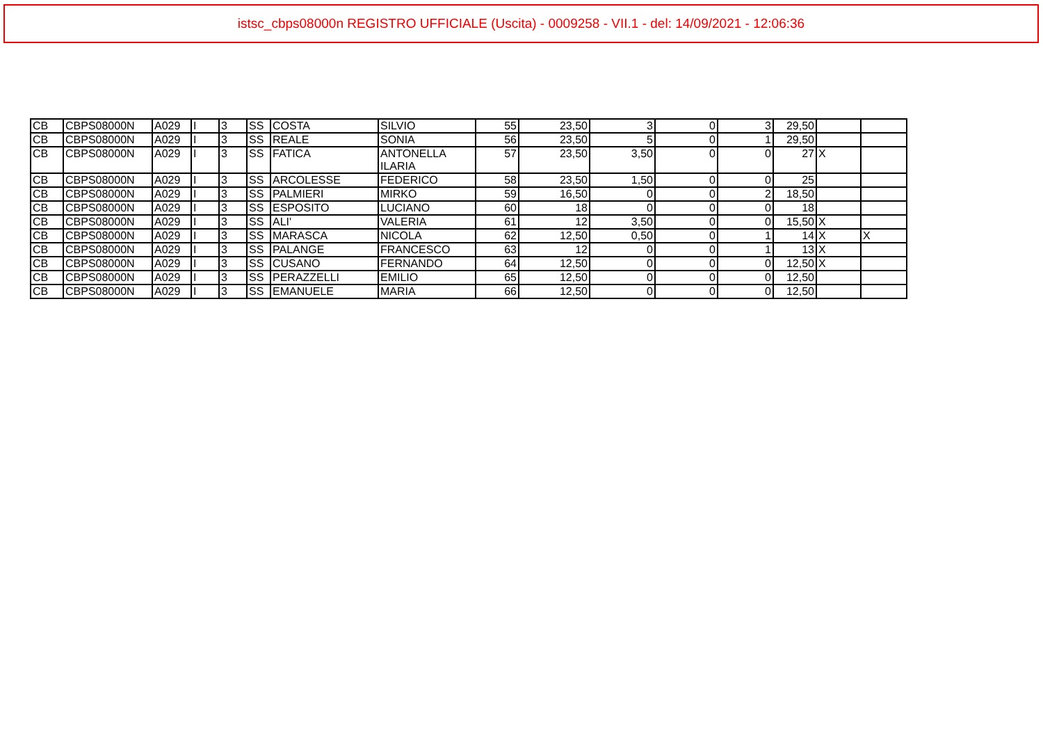istsc_cbps08000n REGISTRO UFFICIALE (Uscita) - 0009258 - VII.1 - del: 14/09/2021 - 12:06:36
| CB | CBPS08000N | A029 | I | 3 | SS | COSTA | SILVIO | 55 | 23,50 | 3 | 0 | 3 | 29,50 | | |
| CB | CBPS08000N | A029 | I | 3 | SS | REALE | SONIA | 56 | 23,50 | 5 | 0 | 1 | 29,50 | | |
| CB | CBPS08000N | A029 | I | 3 | SS | FATICA | ANTONELLA ILARIA | 57 | 23,50 | 3,50 | 0 | 0 | 27 | X | |
| CB | CBPS08000N | A029 | I | 3 | SS | ARCOLESSE | FEDERICO | 58 | 23,50 | 1,50 | 0 | 0 | 25 | | |
| CB | CBPS08000N | A029 | I | 3 | SS | PALMIERI | MIRKO | 59 | 16,50 | 0 | 0 | 2 | 18,50 | | |
| CB | CBPS08000N | A029 | I | 3 | SS | ESPOSITO | LUCIANO | 60 | 18 | 0 | 0 | 0 | 18 | | |
| CB | CBPS08000N | A029 | I | 3 | SS | ALI' | VALERIA | 61 | 12 | 3,50 | 0 | 0 | 15,50 | X | |
| CB | CBPS08000N | A029 | I | 3 | SS | MARASCA | NICOLA | 62 | 12,50 | 0,50 | 0 | 1 | 14 | X | X |
| CB | CBPS08000N | A029 | I | 3 | SS | PALANGE | FRANCESCO | 63 | 12 | 0 | 0 | 1 | 13 | X | |
| CB | CBPS08000N | A029 | I | 3 | SS | CUSANO | FERNANDO | 64 | 12,50 | 0 | 0 | 0 | 12,50 | X | |
| CB | CBPS08000N | A029 | I | 3 | SS | PERAZZELLI | EMILIO | 65 | 12,50 | 0 | 0 | 0 | 12,50 | | |
| CB | CBPS08000N | A029 | I | 3 | SS | EMANUELE | MARIA | 66 | 12,50 | 0 | 0 | 0 | 12,50 | | |